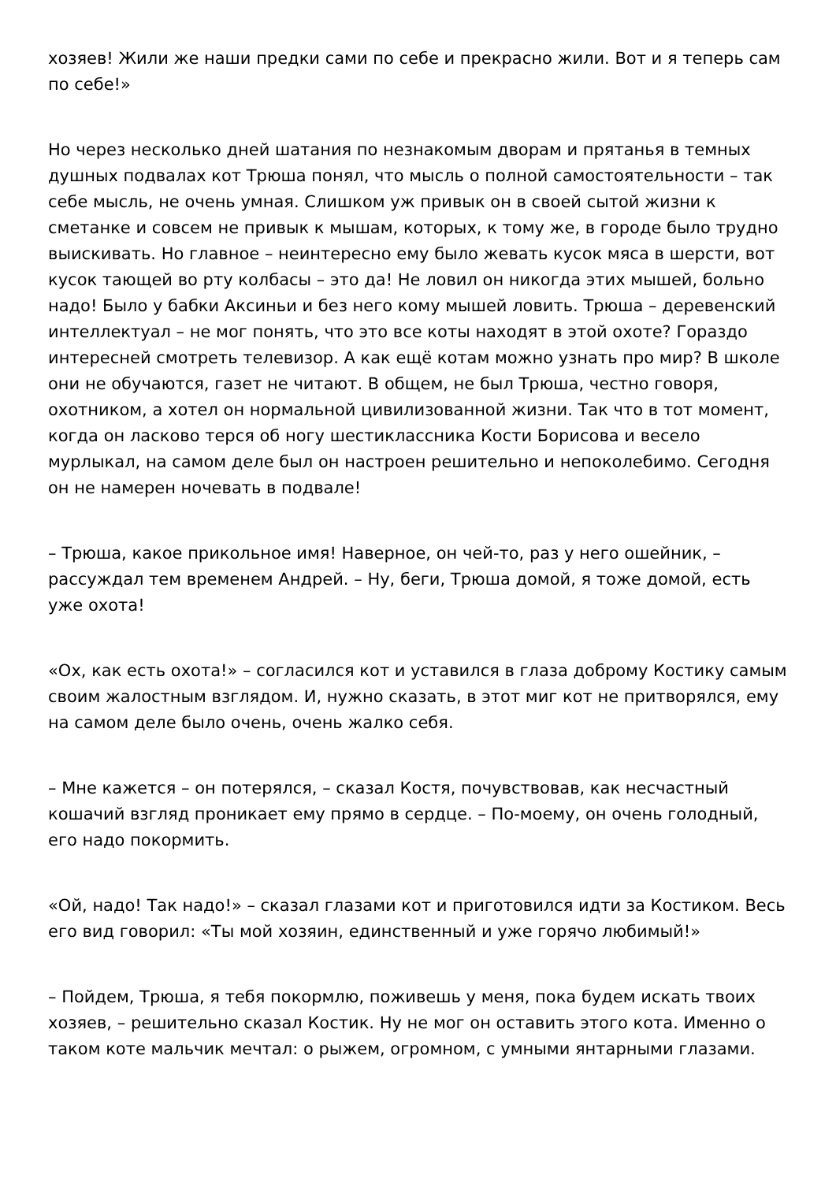хозяев! Жили же наши предки сами по себе и прекрасно жили. Вот и я теперь сам по себе!»
Но через несколько дней шатания по незнакомым дворам и прятанья в темных душных подвалах кот Трюша понял, что мысль о полной самостоятельности – так себе мысль, не очень умная. Слишком уж привык он в своей сытой жизни к сметанке и совсем не привык к мышам, которых, к тому же, в городе было трудно выискивать. Но главное – неинтересно ему было жевать кусок мяса в шерсти, вот кусок тающей во рту колбасы – это да! Не ловил он никогда этих мышей, больно надо! Было у бабки Аксиньи и без него кому мышей ловить. Трюша – деревенский интеллектуал – не мог понять, что это все коты находят в этой охоте? Гораздо интересней смотреть телевизор. А как ещё котам можно узнать про мир? В школе они не обучаются, газет не читают. В общем, не был Трюша, честно говоря, охотником, а хотел он нормальной цивилизованной жизни. Так что в тот момент, когда он ласково терся об ногу шестиклассника Кости Борисова и весело мурлыкал, на самом деле был он настроен решительно и непоколебимо. Сегодня он не намерен ночевать в подвале!
– Трюша, какое прикольное имя! Наверное, он чей-то, раз у него ошейник, – рассуждал тем временем Андрей. – Ну, беги, Трюша домой, я тоже домой, есть уже охота!
«Ох, как есть охота!» – согласился кот и уставился в глаза доброму Костику самым своим жалостным взглядом. И, нужно сказать, в этот миг кот не притворялся, ему на самом деле было очень, очень жалко себя.
– Мне кажется – он потерялся, – сказал Костя, почувствовав, как несчастный кошачий взгляд проникает ему прямо в сердце. – По-моему, он очень голодный, его надо покормить.
«Ой, надо! Так надо!» – сказал глазами кот и приготовился идти за Костиком. Весь его вид говорил: «Ты мой хозяин, единственный и уже горячо любимый!»
– Пойдем, Трюша, я тебя покормлю, поживешь у меня, пока будем искать твоих хозяев, – решительно сказал Костик. Ну не мог он оставить этого кота. Именно о таком коте мальчик мечтал: о рыжем, огромном, с умными янтарными глазами.